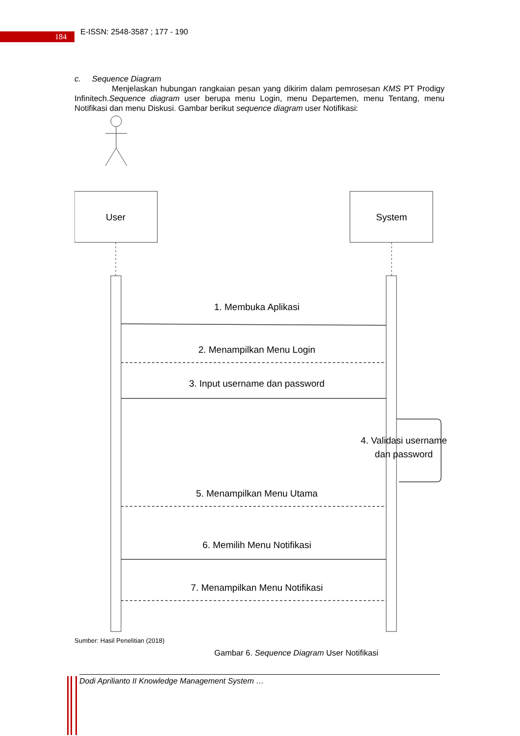184
E-ISSN: 2548-3587 ; 177 - 190
c. Sequence Diagram
Menjelaskan hubungan rangkaian pesan yang dikirim dalam pemrosesan KMS PT Prodigy Infinitech.Sequence diagram user berupa menu Login, menu Departemen, menu Tentang, menu Notifikasi dan menu Diskusi. Gambar berikut sequence diagram user Notifikasi:
User
System
1. Membuka Aplikasi
2. Menampilkan Menu Login
3. Input username dan password
4. Validasi username
dan password
5. Menampilkan Menu Utama
6. Memilih Menu Notifikasi
7. Menampilkan Menu Notifikasi
Sumber: Hasil Penelitian (2018)
Gambar 6. Sequence Diagram User Notifikasi
Dodi Aprilianto II Knowledge Management System …